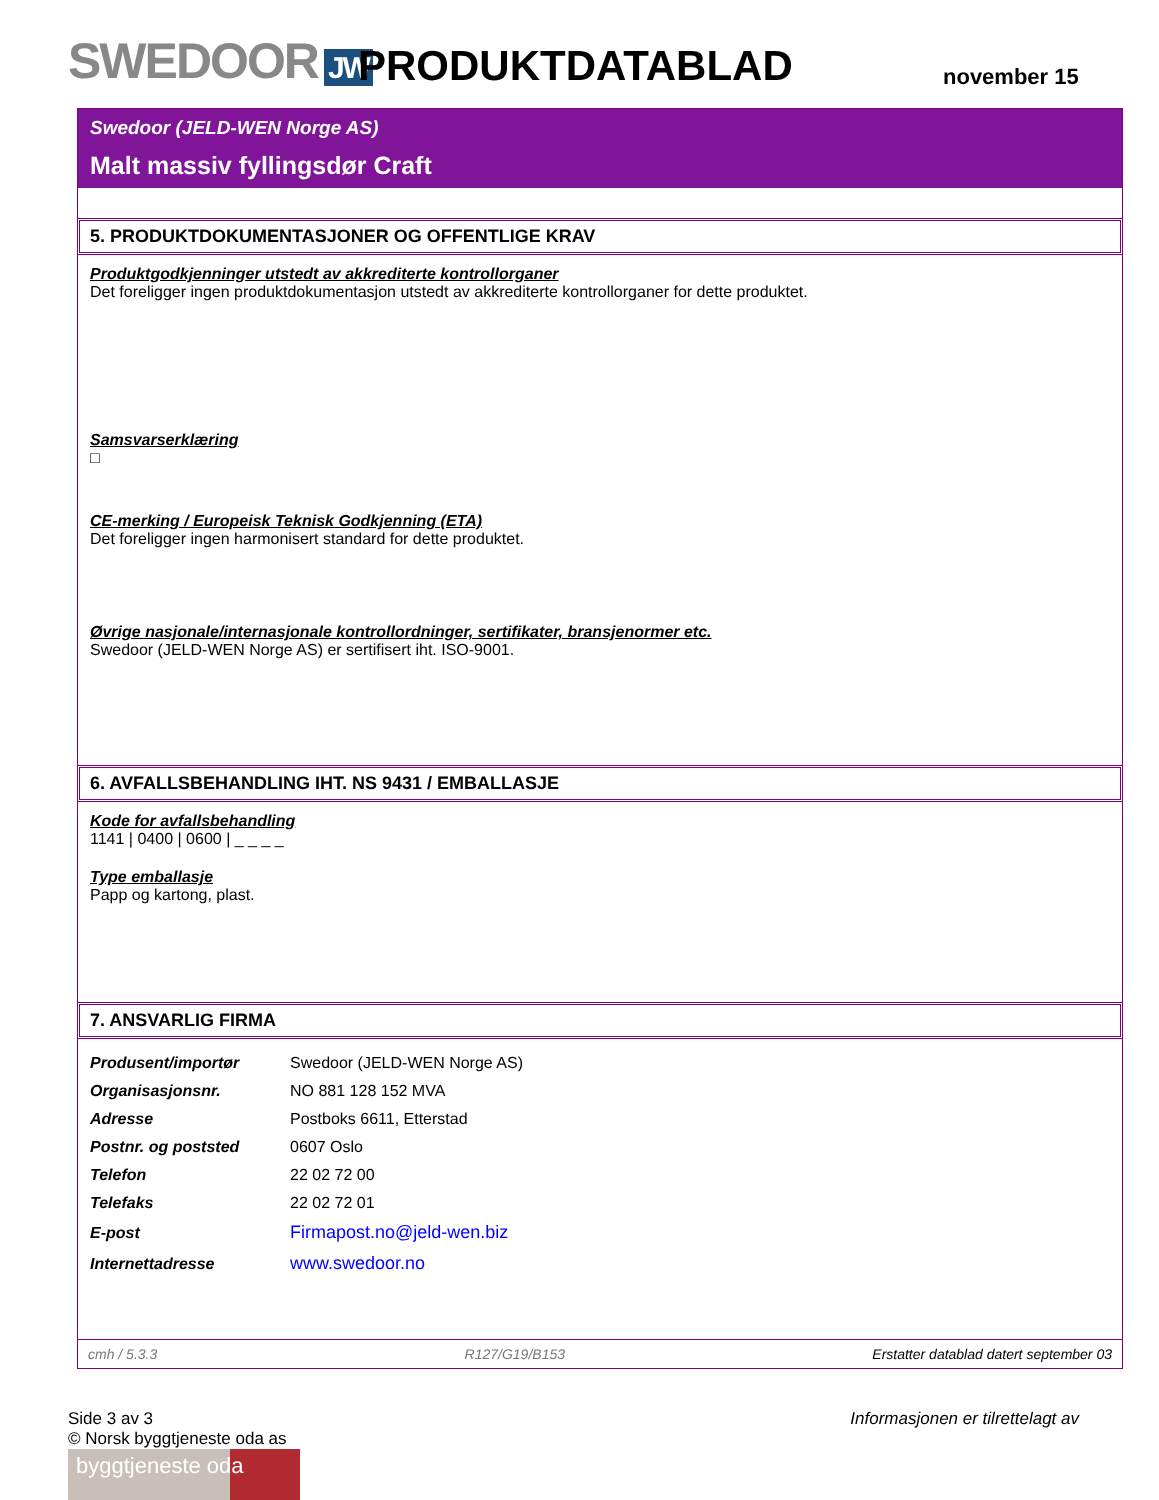SWEDOOR JW
PRODUKTDATABLAD
november 15
Swedoor (JELD-WEN Norge AS)
Malt massiv fyllingsdør Craft
5. PRODUKTDOKUMENTASJONER OG OFFENTLIGE KRAV
Produktgodkjenninger utstedt av akkrediterte kontrollorganer
Det foreligger ingen produktdokumentasjon utstedt av akkrediterte kontrollorganer for dette produktet.
Samsvarserklæring
□
CE-merking / Europeisk Teknisk Godkjenning (ETA)
Det foreligger ingen harmonisert standard for dette produktet.
Øvrige nasjonale/internasjonale kontrollordninger, sertifikater, bransjenormer etc.
Swedoor (JELD-WEN Norge AS) er sertifisert iht. ISO-9001.
6. AVFALLSBEHANDLING IHT. NS 9431 / EMBALLASJE
Kode for avfallsbehandling
1141 | 0400 | 0600 | _ _ _ _
Type emballasje
Papp og kartong, plast.
7. ANSVARLIG FIRMA
| Produsent/importør | Swedoor (JELD-WEN Norge AS) |
| Organisasjonsnr. | NO 881 128 152 MVA |
| Adresse | Postboks 6611, Etterstad |
| Postnr. og poststed | 0607 Oslo |
| Telefon | 22 02 72 00 |
| Telefaks | 22 02 72 01 |
| E-post | Firmapost.no@jeld-wen.biz |
| Internettadresse | www.swedoor.no |
cmh / 5.3.3 R127/G19/B153 Erstatter datablad datert september 03
Side 3 av 3
© Norsk byggtjeneste oda as
byggtjeneste oda
Informasjonen er tilrettelagt av